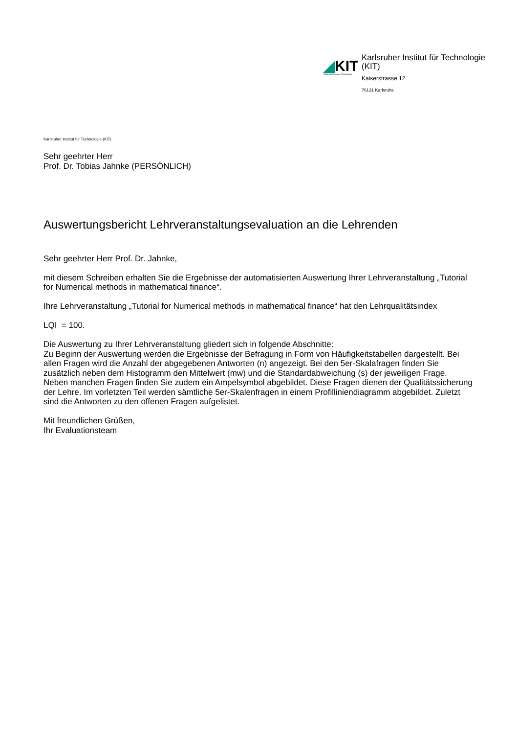◢KIT
Karlsruhe Institute of Technology
Karlsruher Institut für Technologie
(KIT)
Kaiserstrasse 12
76131 Karlsruhe
Karlsruher Institut für Technologie (KIT)
Sehr geehrter Herr
Prof. Dr. Tobias Jahnke (PERSÖNLICH)
Auswertungsbericht Lehrveranstaltungsevaluation an die Lehrenden
Sehr geehrter Herr Prof. Dr. Jahnke,
mit diesem Schreiben erhalten Sie die Ergebnisse der automatisierten Auswertung Ihrer Lehrveranstaltung „Tutorial for Numerical methods in mathematical finance“.
Ihre Lehrveranstaltung „Tutorial for Numerical methods in mathematical finance“ hat den Lehrqualitätsindex
LQI = 100.
Die Auswertung zu Ihrer Lehrveranstaltung gliedert sich in folgende Abschnitte:
Zu Beginn der Auswertung werden die Ergebnisse der Befragung in Form von Häufigkeitstabellen dargestellt. Bei allen Fragen wird die Anzahl der abgegebenen Antworten (n) angezeigt. Bei den 5er-Skalafragen finden Sie zusätzlich neben dem Histogramm den Mittelwert (mw) und die Standardabweichung (s) der jeweiligen Frage. Neben manchen Fragen finden Sie zudem ein Ampelsymbol abgebildet. Diese Fragen dienen der Qualitätssicherung der Lehre. Im vorletzten Teil werden sämtliche 5er-Skalenfragen in einem Profilliniendiagramm abgebildet. Zuletzt sind die Antworten zu den offenen Fragen aufgelistet.
Mit freundlichen Grüßen,
Ihr Evaluationsteam